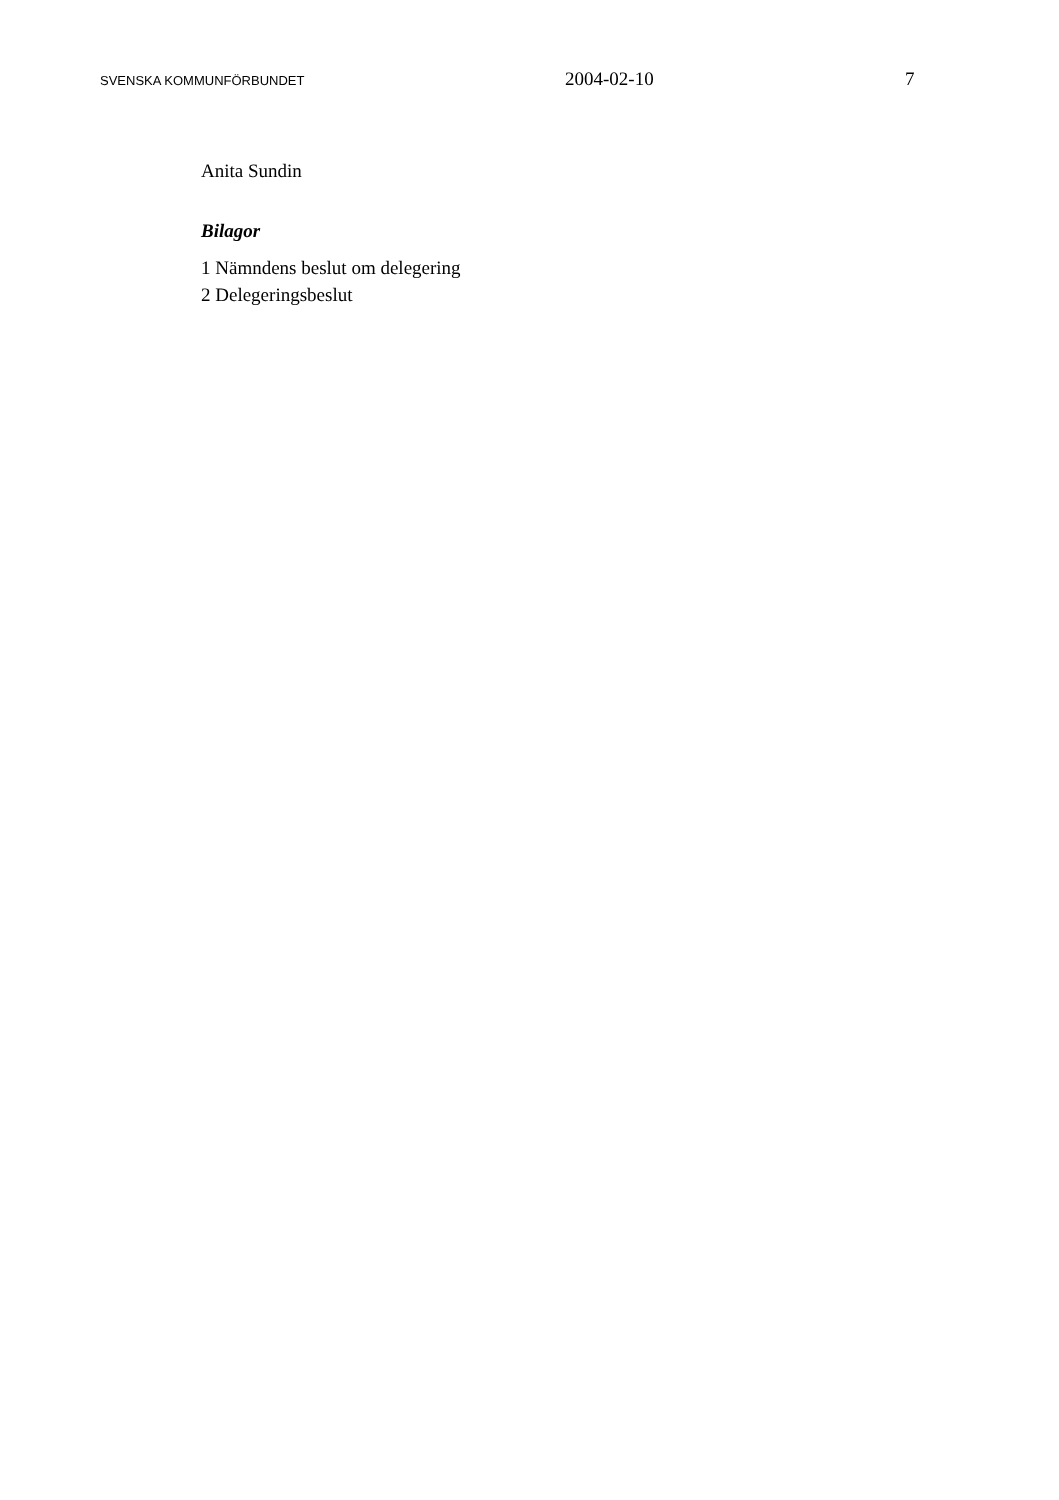SVENSKA KOMMUNFÖRBUNDET 2004-02-10 7
Anita Sundin
Bilagor
1 Nämndens beslut om delegering
2 Delegeringsbeslut